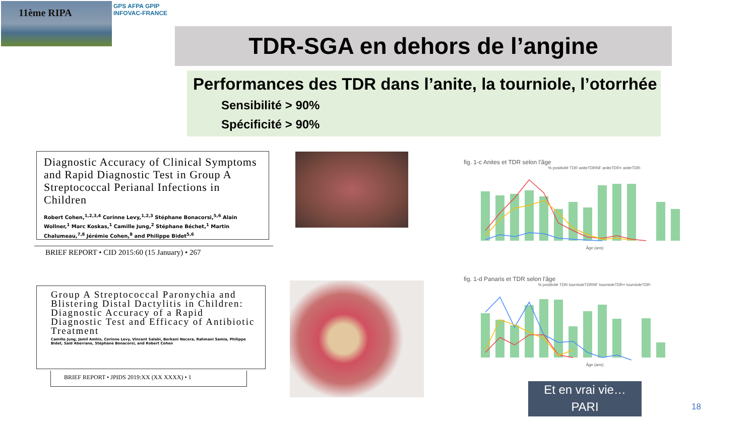11ème RIPA
GPS AFPA GPIP
INFOVAC-FRANCE
TDR-SGA en dehors de l’angine
Performances des TDR dans l’anite, la tourniole, l’otorrhée
Sensibilité > 90%
Spécificité > 90%
Diagnostic Accuracy of Clinical Symptoms and Rapid Diagnostic Test in Group A Streptococcal Perianal Infections in Children
Robert Cohen,<sup>1,2,3,4</sup> Corinne Levy,<sup>1,2,3</sup> Stéphane Bonacorsi,<sup>5,6</sup> Alain Wollner,<sup>1</sup> Marc Koskas,<sup>1</sup> Camille Jung,<sup>2</sup> Stéphane Béchet,<sup>1</sup> Martin Chalumeau,<sup>7,8</sup> Jérémie Cohen,<sup>8</sup> and Philippe Bidet<sup>5,6</sup>
BRIEF REPORT • CID 2015:60 (15 January) • 267
fig. 1-c Anites et TDR selon l'âge
% positivité TDR aniteTDRNF aniteTDR+ aniteTDR-
Âge (ans)
Group A Streptococcal Paronychia and Blistering Distal Dactylitis in Children: Diagnostic Accuracy of a Rapid Diagnostic Test and Efficacy of Antibiotic Treatment
Camille Jung, Jamil Amhis, Corinne Levy, Vincent Salabi, Berkani Nacera, Rahmani Samia, Philippe Bidet, Said Aberrane, Stéphane Bonacorsi, and Robert Cohen
BRIEF REPORT • JPIDS 2019:XX (XX XXXX) • 1
fig. 1-d Panaris et TDR selon l'âge
% positivité TDR tournioleTDRNF tournioleTDR+ tournioleTDR-
Âge (ans)
Et en vrai vie…
PARI
18